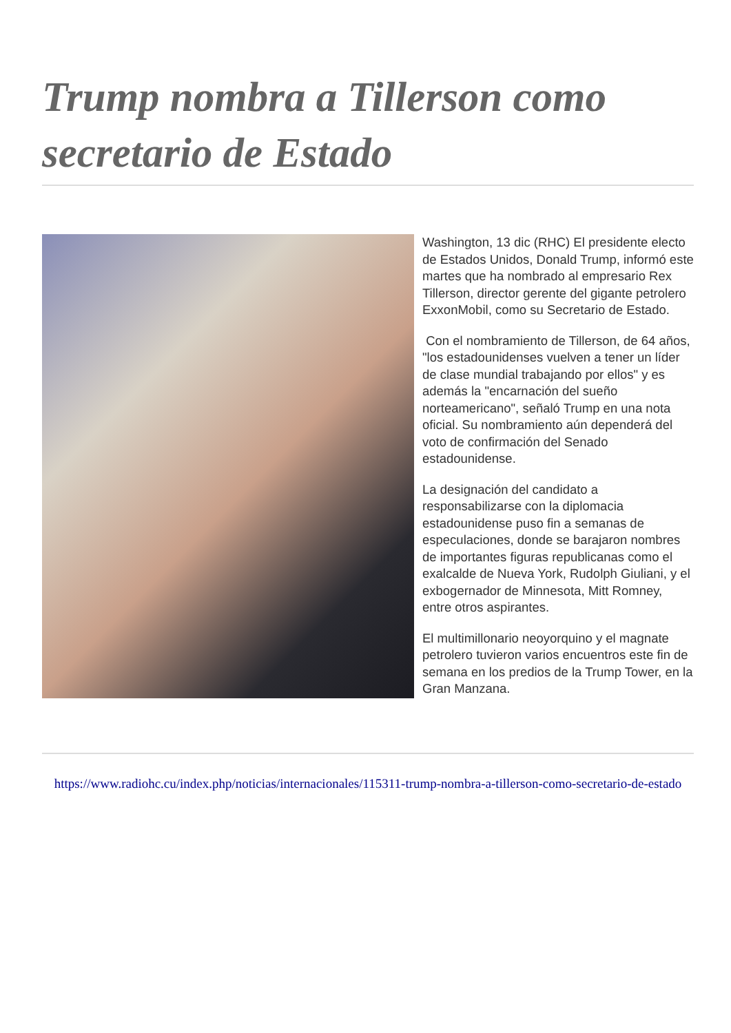Trump nombra a Tillerson como secretario de Estado
Washington, 13 dic (RHC) El presidente electo de Estados Unidos, Donald Trump, informó este martes que ha nombrado al empresario Rex Tillerson, director gerente del gigante petrolero ExxonMobil, como su Secretario de Estado.
Con el nombramiento de Tillerson, de 64 años, "los estadounidenses vuelven a tener un líder de clase mundial trabajando por ellos" y es además la "encarnación del sueño norteamericano", señaló Trump en una nota oficial. Su nombramiento aún dependerá del voto de confirmación del Senado estadounidense.
La designación del candidato a responsabilizarse con la diplomacia estadounidense puso fin a semanas de especulaciones, donde se barajaron nombres de importantes figuras republicanas como el exalcalde de Nueva York, Rudolph Giuliani, y el exbogernador de Minnesota, Mitt Romney, entre otros aspirantes.
El multimillonario neoyorquino y el magnate petrolero tuvieron varios encuentros este fin de semana en los predios de la Trump Tower, en la Gran Manzana.
https://www.radiohc.cu/index.php/noticias/internacionales/115311-trump-nombra-a-tillerson-como-secretario-de-estado